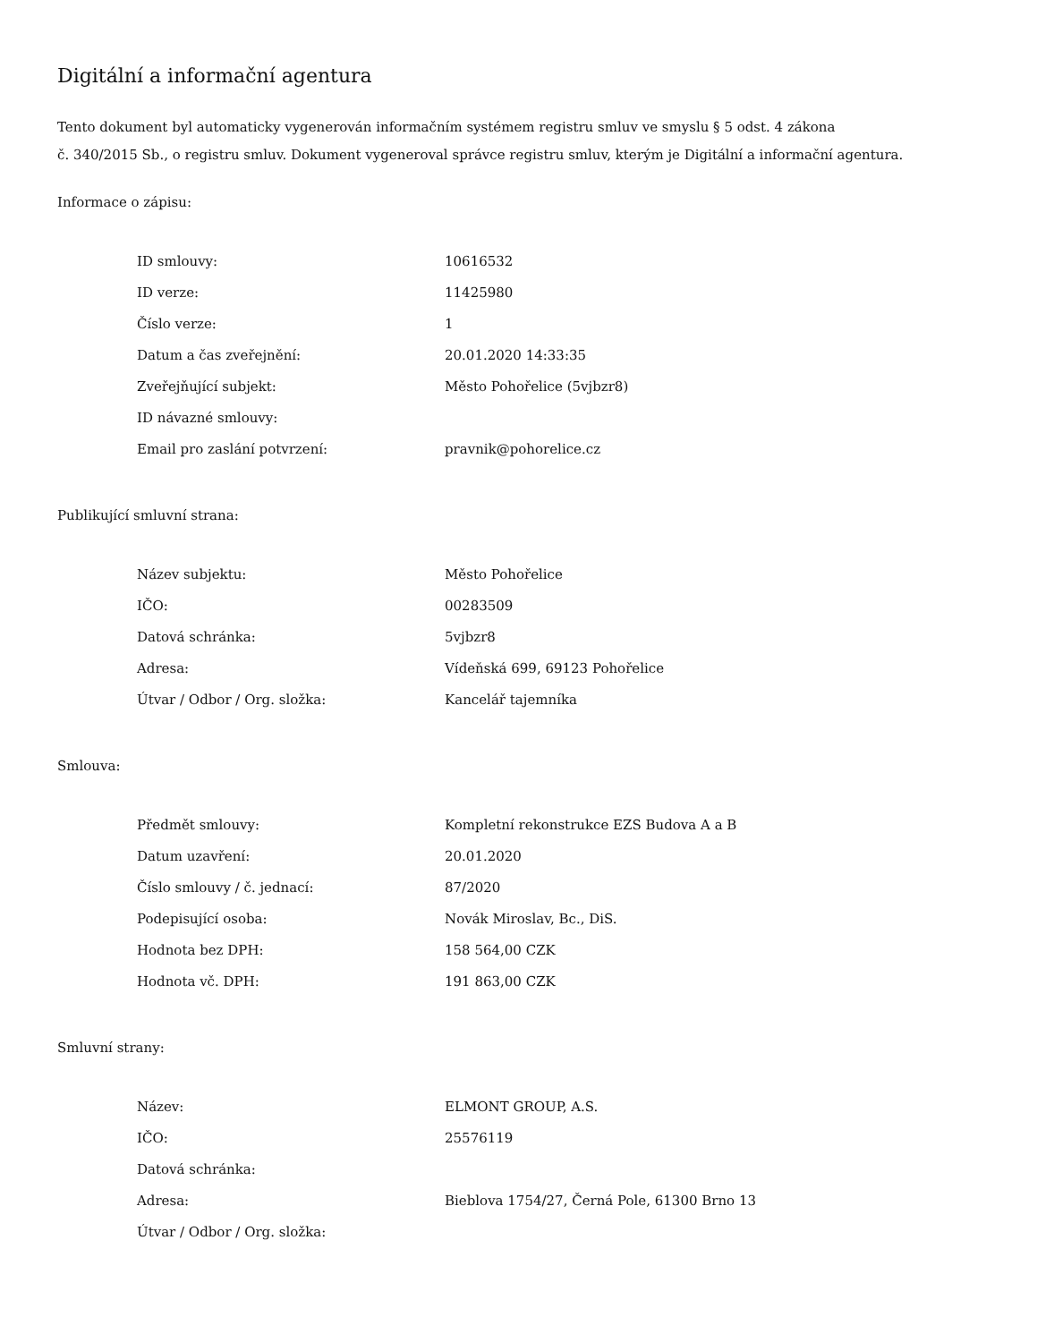Digitální a informační agentura
Tento dokument byl automaticky vygenerován informačním systémem registru smluv ve smyslu § 5 odst. 4 zákona
č. 340/2015 Sb., o registru smluv. Dokument vygeneroval správce registru smluv, kterým je Digitální a informační agentura.
Informace o zápisu:
| ID smlouvy: | 10616532 |
| ID verze: | 11425980 |
| Číslo verze: | 1 |
| Datum a čas zveřejnění: | 20.01.2020 14:33:35 |
| Zveřejňující subjekt: | Město Pohořelice (5vjbzr8) |
| ID návazné smlouvy: | |
| Email pro zaslání potvrzení: | pravnik@pohorelice.cz |
Publikující smluvní strana:
| Název subjektu: | Město Pohořelice |
| IČO: | 00283509 |
| Datová schránka: | 5vjbzr8 |
| Adresa: | Vídeňská 699, 69123 Pohořelice |
| Útvar / Odbor / Org. složka: | Kancelář tajemníka |
Smlouva:
| Předmět smlouvy: | Kompletní rekonstrukce EZS Budova A a B |
| Datum uzavření: | 20.01.2020 |
| Číslo smlouvy / č. jednací: | 87/2020 |
| Podepisující osoba: | Novák Miroslav, Bc., DiS. |
| Hodnota bez DPH: | 158 564,00 CZK |
| Hodnota vč. DPH: | 191 863,00 CZK |
Smluvní strany:
| Název: | ELMONT GROUP, A.S. |
| IČO: | 25576119 |
| Datová schránka: | |
| Adresa: | Bieblova 1754/27, Černá Pole, 61300 Brno 13 |
| Útvar / Odbor / Org. složka: | |